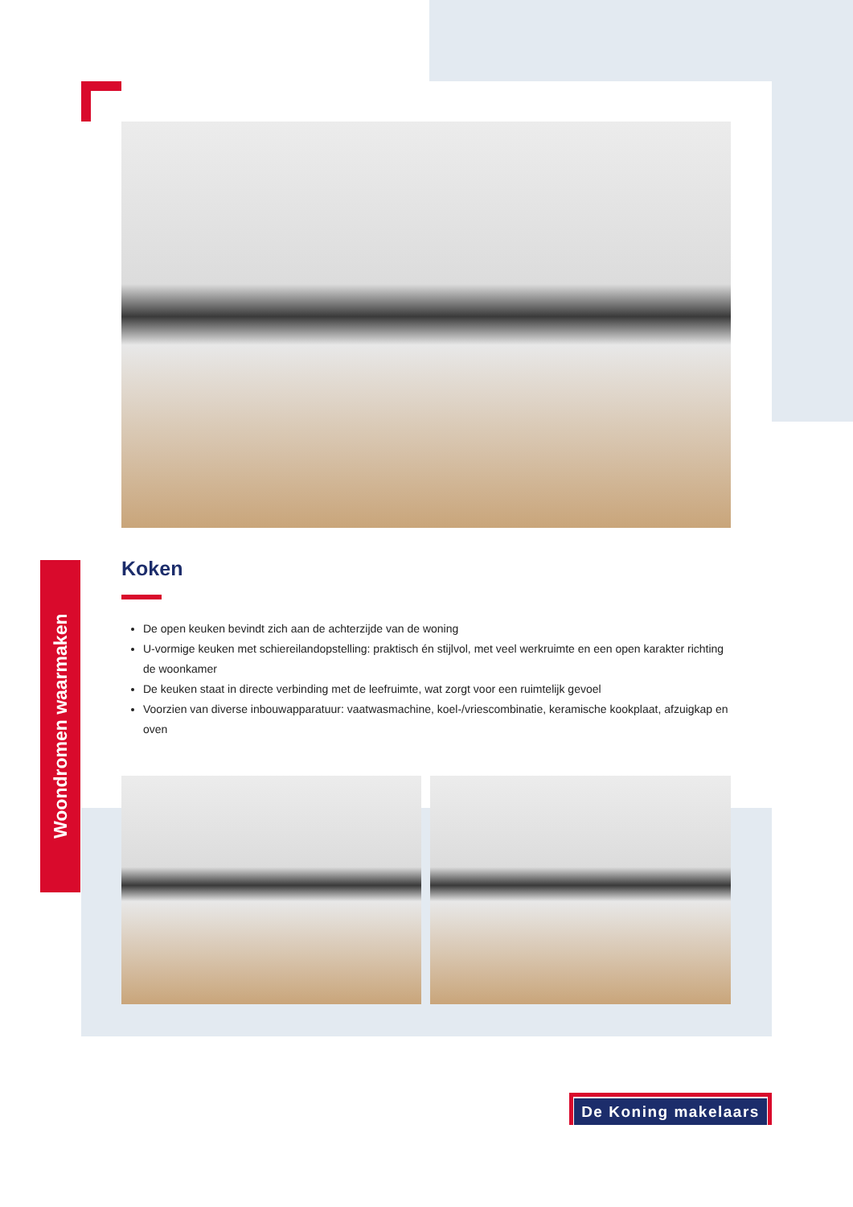Koken
De open keuken bevindt zich aan de achterzijde van de woning
U-vormige keuken met schiereilandopstelling: praktisch én stijlvol, met veel werkruimte en een open karakter richting de woonkamer
De keuken staat in directe verbinding met de leefruimte, wat zorgt voor een ruimtelijk gevoel
Voorzien van diverse inbouwapparatuur: vaatwasmachine, koel-/vriescombinatie, keramische kookplaat, afzuigkap en oven
Woondromen waarmaken
De Koning makelaars